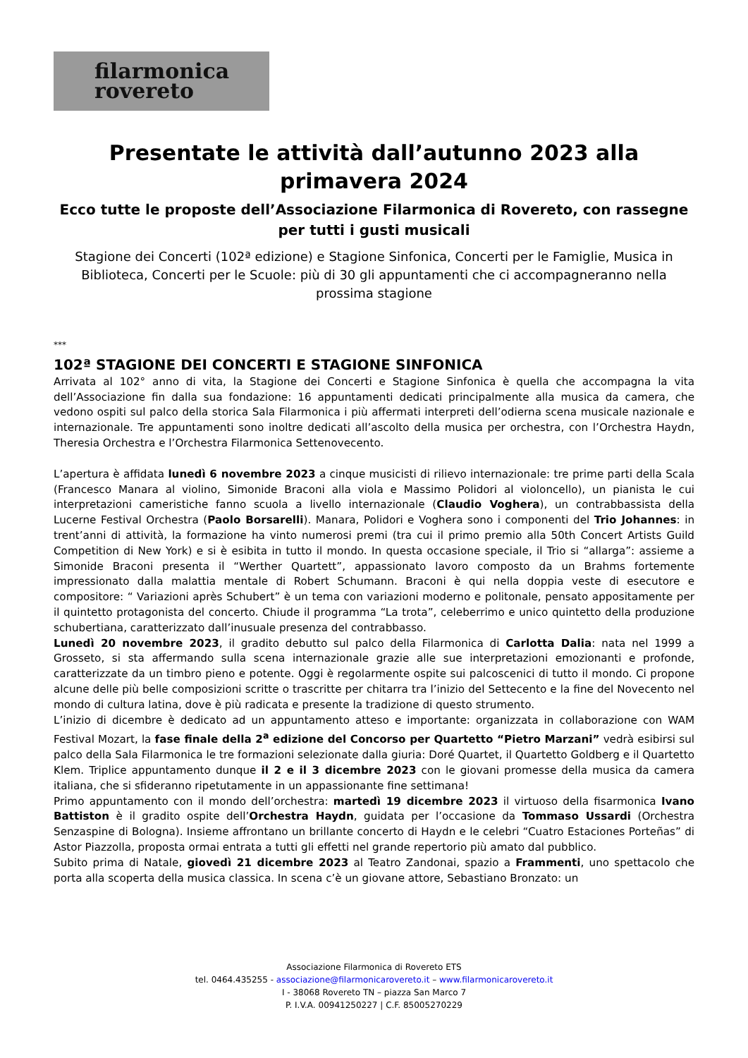filarmonica
rovereto
Presentate le attività dall’autunno 2023 alla primavera 2024
Ecco tutte le proposte dell’Associazione Filarmonica di Rovereto, con rassegne per tutti i gusti musicali
Stagione dei Concerti (102ª edizione) e Stagione Sinfonica, Concerti per le Famiglie, Musica in Biblioteca, Concerti per le Scuole: più di 30 gli appuntamenti che ci accompagneranno nella prossima stagione
***
102ª STAGIONE DEI CONCERTI E STAGIONE SINFONICA
Arrivata al 102° anno di vita, la Stagione dei Concerti e Stagione Sinfonica è quella che accompagna la vita dell’Associazione fin dalla sua fondazione: 16 appuntamenti dedicati principalmente alla musica da camera, che vedono ospiti sul palco della storica Sala Filarmonica i più affermati interpreti dell’odierna scena musicale nazionale e internazionale. Tre appuntamenti sono inoltre dedicati all’ascolto della musica per orchestra, con l’Orchestra Haydn, Theresia Orchestra e l’Orchestra Filarmonica Settenovecento.
L’apertura è affidata lunedì 6 novembre 2023 a cinque musicisti di rilievo internazionale: tre prime parti della Scala (Francesco Manara al violino, Simonide Braconi alla viola e Massimo Polidori al violoncello), un pianista le cui interpretazioni cameristiche fanno scuola a livello internazionale (Claudio Voghera), un contrabbassista della Lucerne Festival Orchestra (Paolo Borsarelli). Manara, Polidori e Voghera sono i componenti del Trio Johannes: in trent’anni di attività, la formazione ha vinto numerosi premi (tra cui il primo premio alla 50th Concert Artists Guild Competition di New York) e si è esibita in tutto il mondo. In questa occasione speciale, il Trio si “allarga”: assieme a Simonide Braconi presenta il “Werther Quartett”, appassionato lavoro composto da un Brahms fortemente impressionato dalla malattia mentale di Robert Schumann. Braconi è qui nella doppia veste di esecutore e compositore: “ Variazioni après Schubert” è un tema con variazioni moderno e politonale, pensato appositamente per il quintetto protagonista del concerto. Chiude il programma “La trota”, celeberrimo e unico quintetto della produzione schubertiana, caratterizzato dall’inusuale presenza del contrabbasso.
Lunedì 20 novembre 2023, il gradito debutto sul palco della Filarmonica di Carlotta Dalia: nata nel 1999 a Grosseto, si sta affermando sulla scena internazionale grazie alle sue interpretazioni emozionanti e profonde, caratterizzate da un timbro pieno e potente. Oggi è regolarmente ospite sui palcoscenici di tutto il mondo. Ci propone alcune delle più belle composizioni scritte o trascritte per chitarra tra l’inizio del Settecento e la fine del Novecento nel mondo di cultura latina, dove è più radicata e presente la tradizione di questo strumento.
L’inizio di dicembre è dedicato ad un appuntamento atteso e importante: organizzata in collaborazione con WAM Festival Mozart, la fase finale della 2<sup>a</sup> edizione del Concorso per Quartetto “Pietro Marzani” vedrà esibirsi sul palco della Sala Filarmonica le tre formazioni selezionate dalla giuria: Doré Quartet, il Quartetto Goldberg e il Quartetto Klem. Triplice appuntamento dunque il 2 e il 3 dicembre 2023 con le giovani promesse della musica da camera italiana, che si sfideranno ripetutamente in un appassionante fine settimana!
Primo appuntamento con il mondo dell’orchestra: martedì 19 dicembre 2023 il virtuoso della fisarmonica Ivano Battiston è il gradito ospite dell’Orchestra Haydn, guidata per l’occasione da Tommaso Ussardi (Orchestra Senzaspine di Bologna). Insieme affrontano un brillante concerto di Haydn e le celebri “Cuatro Estaciones Porteñas” di Astor Piazzolla, proposta ormai entrata a tutti gli effetti nel grande repertorio più amato dal pubblico.
Subito prima di Natale, giovedì 21 dicembre 2023 al Teatro Zandonai, spazio a Frammenti, uno spettacolo che porta alla scoperta della musica classica. In scena c’è un giovane attore, Sebastiano Bronzato: un
Associazione Filarmonica di Rovereto ETS
tel. 0464.435255 - associazione@filarmonicarovereto.it – www.filarmonicarovereto.it
I - 38068 Rovereto TN – piazza San Marco 7
P. I.V.A. 00941250227 | C.F. 85005270229